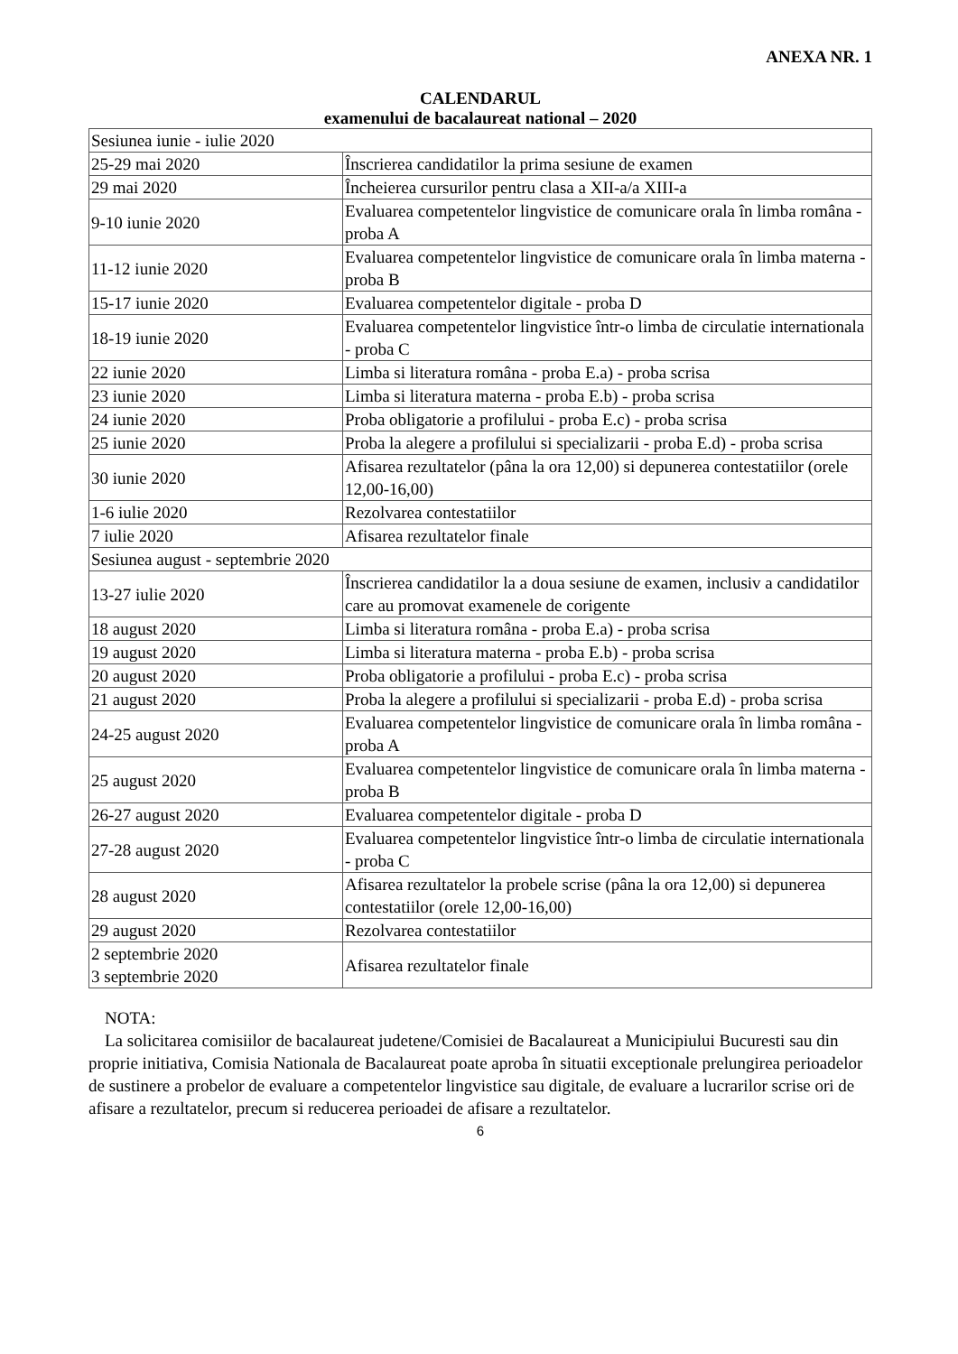ANEXA NR. 1
CALENDARUL
examenului de bacalaureat national – 2020
| Sesiunea iunie - iulie 2020 | |
| 25-29 mai 2020 | Înscrierea candidatilor la prima sesiune de examen |
| 29 mai 2020 | Încheierea cursurilor pentru clasa a XII-a/a XIII-a |
| 9-10 iunie 2020 | Evaluarea competentelor lingvistice de comunicare orala în limba româna - proba A |
| 11-12 iunie 2020 | Evaluarea competentelor lingvistice de comunicare orala în limba materna - proba B |
| 15-17 iunie 2020 | Evaluarea competentelor digitale - proba D |
| 18-19 iunie 2020 | Evaluarea competentelor lingvistice într-o limba de circulatie internationala - proba C |
| 22 iunie 2020 | Limba si literatura româna - proba E.a) - proba scrisa |
| 23 iunie 2020 | Limba si literatura materna - proba E.b) - proba scrisa |
| 24 iunie 2020 | Proba obligatorie a profilului - proba E.c) - proba scrisa |
| 25 iunie 2020 | Proba la alegere a profilului si specializarii - proba E.d) - proba scrisa |
| 30 iunie 2020 | Afisarea rezultatelor (pâna la ora 12,00) si depunerea contestatiilor (orele 12,00-16,00) |
| 1-6 iulie 2020 | Rezolvarea contestatiilor |
| 7 iulie 2020 | Afisarea rezultatelor finale |
| Sesiunea august - septembrie 2020 | |
| 13-27 iulie 2020 | Înscrierea candidatilor la a doua sesiune de examen, inclusiv a candidatilor care au promovat examenele de corigente |
| 18 august 2020 | Limba si literatura româna - proba E.a) - proba scrisa |
| 19 august 2020 | Limba si literatura materna - proba E.b) - proba scrisa |
| 20 august 2020 | Proba obligatorie a profilului - proba E.c) - proba scrisa |
| 21 august 2020 | Proba la alegere a profilului si specializarii - proba E.d) - proba scrisa |
| 24-25 august 2020 | Evaluarea competentelor lingvistice de comunicare orala în limba româna - proba A |
| 25 august 2020 | Evaluarea competentelor lingvistice de comunicare orala în limba materna - proba B |
| 26-27 august 2020 | Evaluarea competentelor digitale - proba D |
| 27-28 august 2020 | Evaluarea competentelor lingvistice într-o limba de circulatie internationala - proba C |
| 28 august 2020 | Afisarea rezultatelor la probele scrise (pâna la ora 12,00) si depunerea contestatiilor (orele 12,00-16,00) |
| 29 august 2020 | Rezolvarea contestatiilor |
| 2 septembrie 2020 3 septembrie 2020 | Afisarea rezultatelor finale |
NOTA:
La solicitarea comisiilor de bacalaureat judetene/Comisiei de Bacalaureat a Municipiului Bucuresti sau din proprie initiativa, Comisia Nationala de Bacalaureat poate aproba în situatii exceptionale prelungirea perioadelor de sustinere a probelor de evaluare a competentelor lingvistice sau digitale, de evaluare a lucrarilor scrise ori de afisare a rezultatelor, precum si reducerea perioadei de afisare a rezultatelor.
6